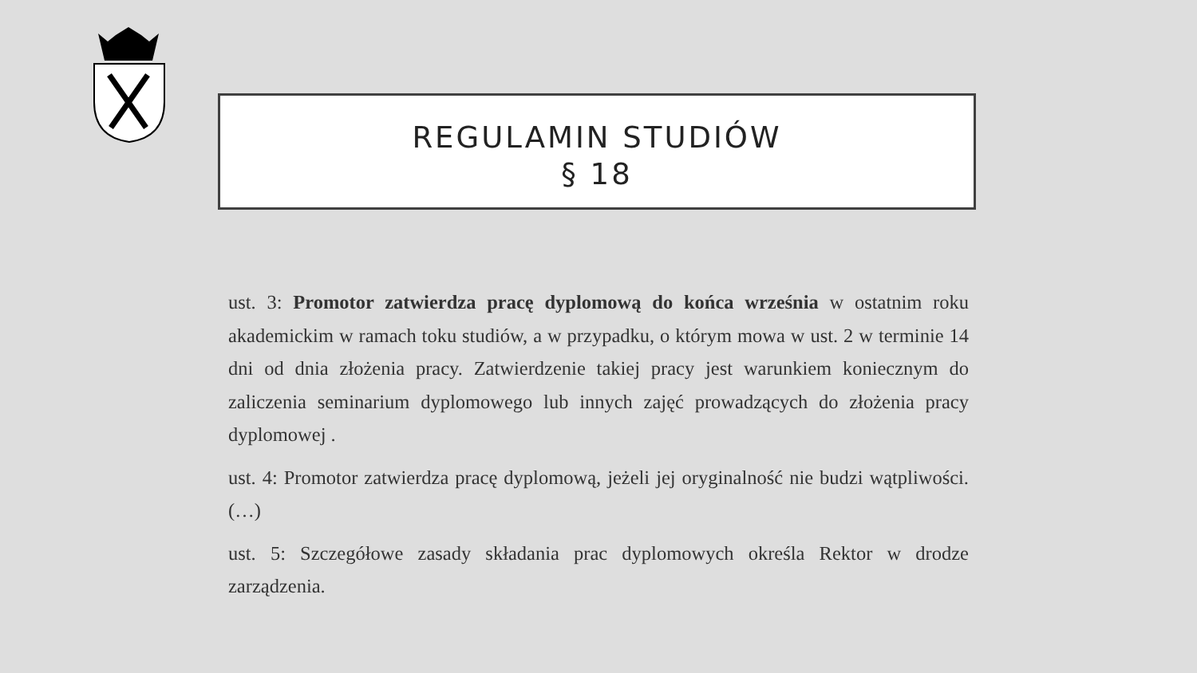REGULAMIN STUDIÓW
§ 18
ust. 3: Promotor zatwierdza pracę dyplomową do końca września w ostatnim roku akademickim w ramach toku studiów, a w przypadku, o którym mowa w ust. 2 w terminie 14 dni od dnia złożenia pracy. Zatwierdzenie takiej pracy jest warunkiem koniecznym do zaliczenia seminarium dyplomowego lub innych zajęć prowadzących do złożenia pracy dyplomowej .
ust. 4: Promotor zatwierdza pracę dyplomową, jeżeli jej oryginalność nie budzi wątpliwości. (…)
ust. 5: Szczegółowe zasady składania prac dyplomowych określa Rektor w drodze zarządzenia.